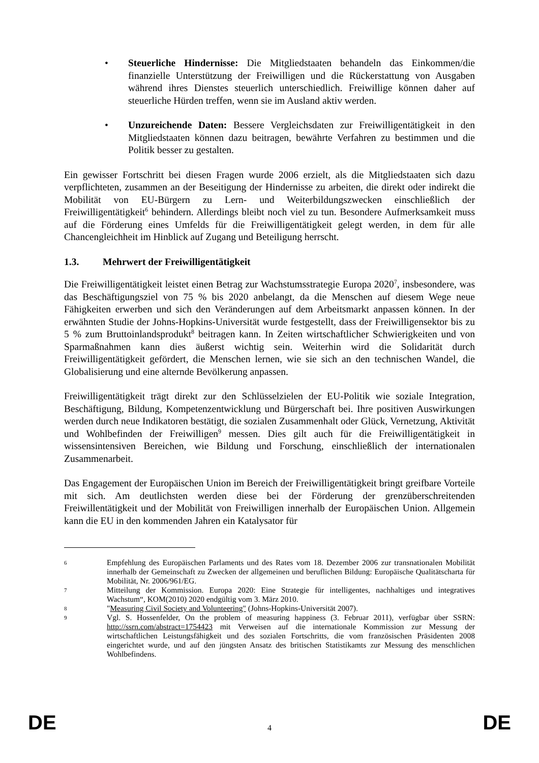• Steuerliche Hindernisse: Die Mitgliedstaaten behandeln das Einkommen/die finanzielle Unterstützung der Freiwilligen und die Rückerstattung von Ausgaben während ihres Dienstes steuerlich unterschiedlich. Freiwillige können daher auf steuerliche Hürden treffen, wenn sie im Ausland aktiv werden.
• Unzureichende Daten: Bessere Vergleichsdaten zur Freiwilligentätigkeit in den Mitgliedstaaten können dazu beitragen, bewährte Verfahren zu bestimmen und die Politik besser zu gestalten.
Ein gewisser Fortschritt bei diesen Fragen wurde 2006 erzielt, als die Mitgliedstaaten sich dazu verpflichteten, zusammen an der Beseitigung der Hindernisse zu arbeiten, die direkt oder indirekt die Mobilität von EU-Bürgern zu Lern- und Weiterbildungszwecken einschließlich der Freiwilligentätigkeit<sup>6</sup> behindern. Allerdings bleibt noch viel zu tun. Besondere Aufmerksamkeit muss auf die Förderung eines Umfelds für die Freiwilligentätigkeit gelegt werden, in dem für alle Chancengleichheit im Hinblick auf Zugang und Beteiligung herrscht.
1.3. Mehrwert der Freiwilligentätigkeit
Die Freiwilligentätigkeit leistet einen Betrag zur Wachstumsstrategie Europa 2020<sup>7</sup>, insbesondere, was das Beschäftigungsziel von 75 % bis 2020 anbelangt, da die Menschen auf diesem Wege neue Fähigkeiten erwerben und sich den Veränderungen auf dem Arbeitsmarkt anpassen können. In der erwähnten Studie der Johns-Hopkins-Universität wurde festgestellt, dass der Freiwilligensektor bis zu 5 % zum Bruttoinlandsprodukt<sup>8</sup> beitragen kann. In Zeiten wirtschaftlicher Schwierigkeiten und von Sparmaßnahmen kann dies äußerst wichtig sein. Weiterhin wird die Solidarität durch Freiwilligentätigkeit gefördert, die Menschen lernen, wie sie sich an den technischen Wandel, die Globalisierung und eine alternde Bevölkerung anpassen.
Freiwilligentätigkeit trägt direkt zur den Schlüsselzielen der EU-Politik wie soziale Integration, Beschäftigung, Bildung, Kompetenzentwicklung und Bürgerschaft bei. Ihre positiven Auswirkungen werden durch neue Indikatoren bestätigt, die sozialen Zusammenhalt oder Glück, Vernetzung, Aktivität und Wohlbefinden der Freiwilligen<sup>9</sup> messen. Dies gilt auch für die Freiwilligentätigkeit in wissensintensiven Bereichen, wie Bildung und Forschung, einschließlich der internationalen Zusammenarbeit.
Das Engagement der Europäischen Union im Bereich der Freiwilligentätigkeit bringt greifbare Vorteile mit sich. Am deutlichsten werden diese bei der Förderung der grenzüberschreitenden Freiwillentätigkeit und der Mobilität von Freiwilligen innerhalb der Europäischen Union. Allgemein kann die EU in den kommenden Jahren ein Katalysator für
6 Empfehlung des Europäischen Parlaments und des Rates vom 18. Dezember 2006 zur transnationalen Mobilität innerhalb der Gemeinschaft zu Zwecken der allgemeinen und beruflichen Bildung: Europäische Qualitätscharta für Mobilität, Nr. 2006/961/EG.
7 Mitteilung der Kommission. Europa 2020: Eine Strategie für intelligentes, nachhaltiges und integratives Wachstum“, KOM(2010) 2020 endgültig vom 3. März 2010.
8 "Measuring Civil Society and Volunteering" (Johns-Hopkins-Universität 2007).
9 Vgl. S. Hossenfelder, On the problem of measuring happiness (3. Februar 2011), verfügbar über SSRN: http://ssrn.com/abstract=1754423 mit Verweisen auf die internationale Kommission zur Messung der wirtschaftlichen Leistungsfähigkeit und des sozialen Fortschritts, die vom französischen Präsidenten 2008 eingerichtet wurde, und auf den jüngsten Ansatz des britischen Statistikamts zur Messung des menschlichen Wohlbefindens.
DE 4 DE